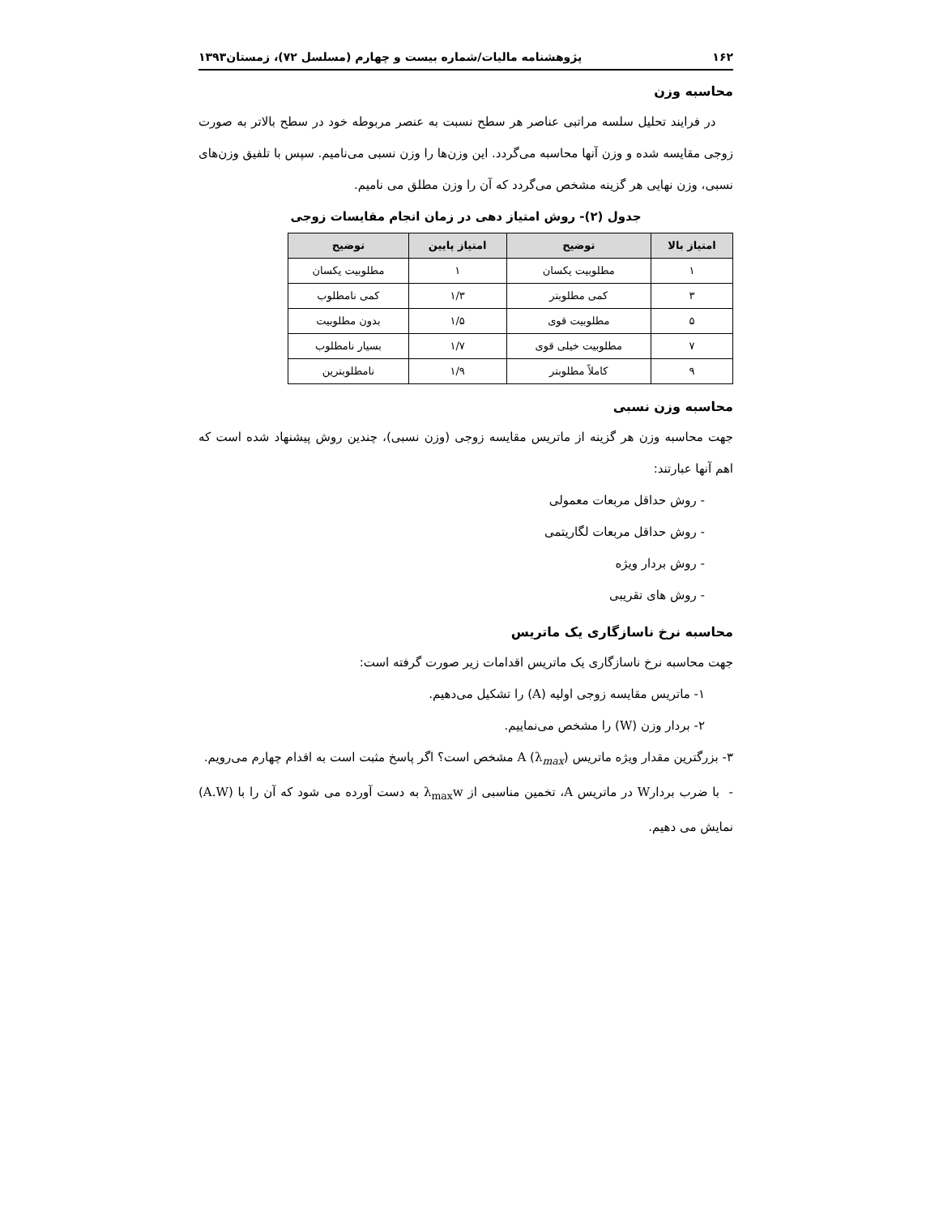۱۶۲ پژوهشنامه مالیات/شماره بیست و چهارم (مسلسل ۷۲)، زمستان۱۳۹۳
محاسبه وزن
در فرایند تحلیل سلسه مراتبی عناصر هر سطح نسبت به عنصر مربوطه خود در سطح بالاتر به صورت زوجی مقایسه شده و وزن آنها محاسبه می‌گردد. این وزن‌ها را وزن نسبی می‌نامیم. سپس با تلفیق وزن‌های نسبی، وزن نهایی هر گزینه مشخص می‌گردد که آن را وزن مطلق می نامیم.
جدول (۲)- روش امتیاز دهی در زمان انجام مقایسات زوجی
| امتیاز بالا | توضیح | امتیاز پایین | توضیح |
| --- | --- | --- | --- |
| ۱ | مطلوبیت یکسان | ۱ | مطلوبیت یکسان |
| ۳ | کمی مطلوبتر | ۱/۳ | کمی نامطلوب |
| ۵ | مطلوبیت قوی | ۱/۵ | بدون مطلوبیت |
| ۷ | مطلوبیت خیلی قوی | ۱/۷ | بسیار نامطلوب |
| ۹ | کاملاً مطلوبتر | ۱/۹ | نامطلوبترین |
محاسبه وزن نسبی
جهت محاسبه وزن هر گزینه از ماتریس مقایسه زوجی (وزن نسبی)، چندین روش پیشنهاد شده است که اهم آنها عبارتند:
- روش حداقل مربعات معمولی
- روش حداقل مربعات لگاریتمی
- روش بردار ویژه
- روش های تقریبی
محاسبه نرخ ناسازگاری یک ماتریس
جهت محاسبه نرخ ناسازگاری یک ماتریس اقدامات زیر صورت گرفته است:
۱- ماتریس مقایسه زوجی اولیه (A) را تشکیل می‌دهیم.
۲- بردار وزن (W) را مشخص می‌نماییم.
۳- بزرگترین مقدار ویژه ماتریس A (λ<sub>max</sub>) مشخص است؟ اگر پاسخ مثبت است به اقدام چهارم می‌رویم.
- با ضرب بردارW در ماتریس A، تخمین مناسبی از λ<sub>max</sub>w به دست آورده می شود که آن را با (A.W) نمایش می دهیم.